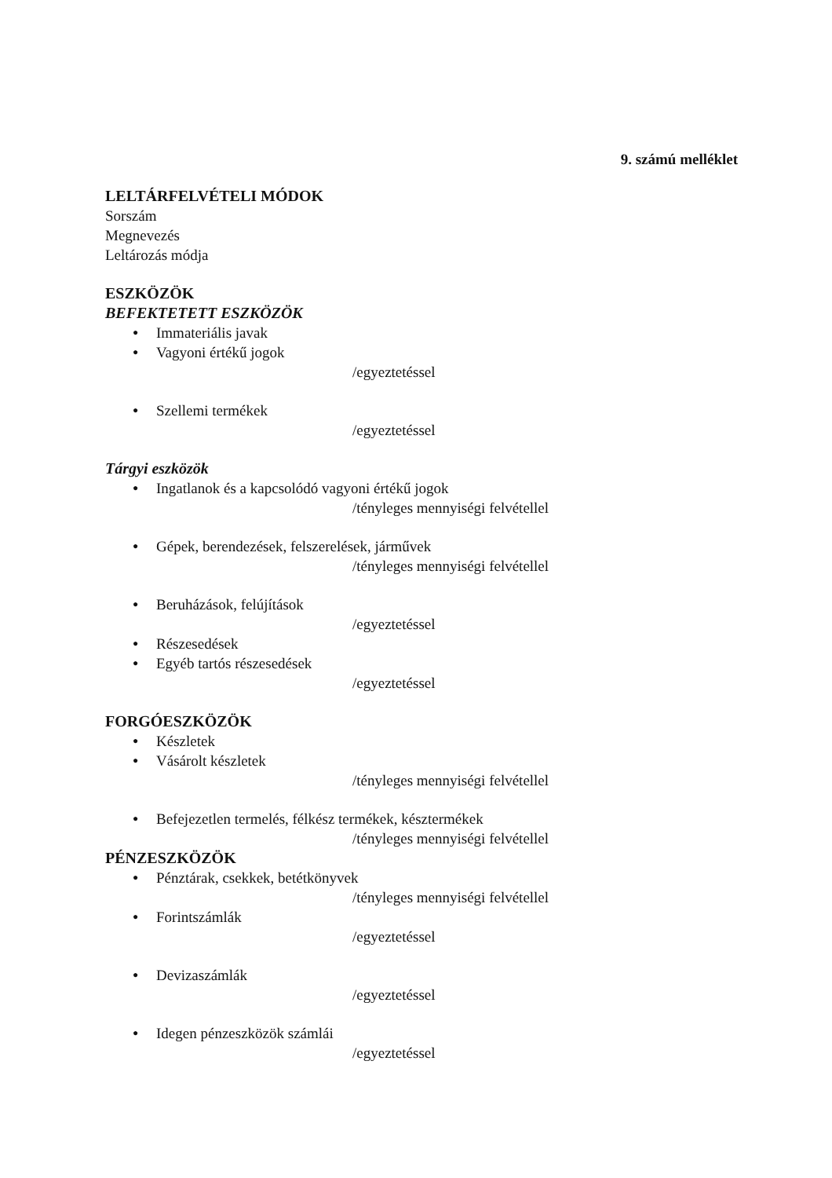9. számú melléklet
LELTÁRFELVÉTELI MÓDOK
Sorszám
Megnevezés
Leltározás módja
ESZKÖZÖK
BEFEKTETETT ESZKÖZÖK
● Immateriális javak
● Vagyoni értékű jogok
/egyeztetéssel
● Szellemi termékek
/egyeztetéssel
Tárgyi eszközök
● Ingatlanok és a kapcsolódó vagyoni értékű jogok
/tényleges mennyiségi felvétellel
● Gépek, berendezések, felszerelések, járművek
/tényleges mennyiségi felvétellel
● Beruházások, felújítások
/egyeztetéssel
● Részesedések
● Egyéb tartós részesedések
/egyeztetéssel
FORGÓESZKÖZÖK
● Készletek
● Vásárolt készletek
/tényleges mennyiségi felvétellel
● Befejezetlen termelés, félkész termékek, késztermékek
/tényleges mennyiségi felvétellel
PÉNZESZKÖZÖK
● Pénztárak, csekkek, betétkönyvek
/tényleges mennyiségi felvétellel
● Forintszámlák
/egyeztetéssel
● Devizaszámlák
/egyeztetéssel
● Idegen pénzeszközök számlái
/egyeztetéssel